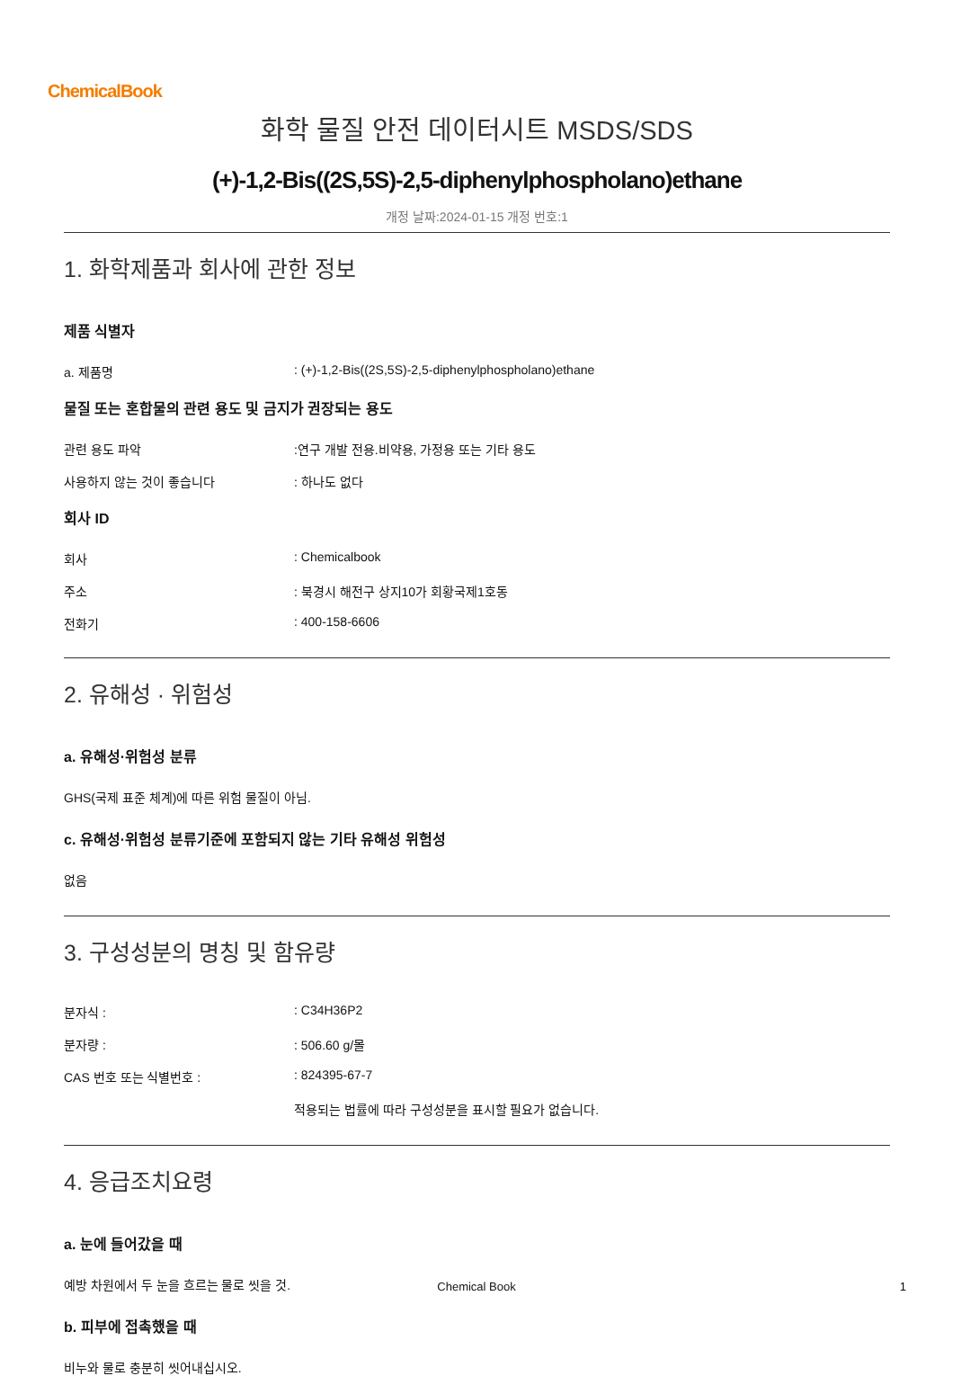ChemicalBook
화학 물질 안전 데이터시트 MSDS/SDS
(+)-1,2-Bis((2S,5S)-2,5-diphenylphospholano)ethane
개정 날짜:2024-01-15 개정 번호:1
1. 화학제품과 회사에 관한 정보
제품 식별자
a. 제품명 : (+)-1,2-Bis((2S,5S)-2,5-diphenylphospholano)ethane
물질 또는 혼합물의 관련 용도 및 금지가 권장되는 용도
관련 용도 파악 :연구 개발 전용.비약용, 가정용 또는 기타 용도
사용하지 않는 것이 좋습니다 : 하나도 없다
회사 ID
회사 : Chemicalbook
주소 : 북경시 해전구 상지10가 회황국제1호동
전화기 : 400-158-6606
2. 유해성 · 위험성
a. 유해성·위험성 분류
GHS(국제 표준 체계)에 따른 위험 물질이 아님.
c. 유해성·위험성 분류기준에 포함되지 않는 기타 유해성 위험성
없음
3. 구성성분의 명칭 및 함유량
분자식 : : C34H36P2
분자량 : : 506.60 g/몰
CAS 번호 또는 식별번호 : : 824395-67-7
적용되는 법률에 따라 구성성분을 표시할 필요가 없습니다.
4. 응급조치요령
a. 눈에 들어갔을 때
예방 차원에서 두 눈을 흐르는 물로 씻을 것.
b. 피부에 접촉했을 때
비누와 물로 충분히 씻어내십시오.
Chemical Book 1